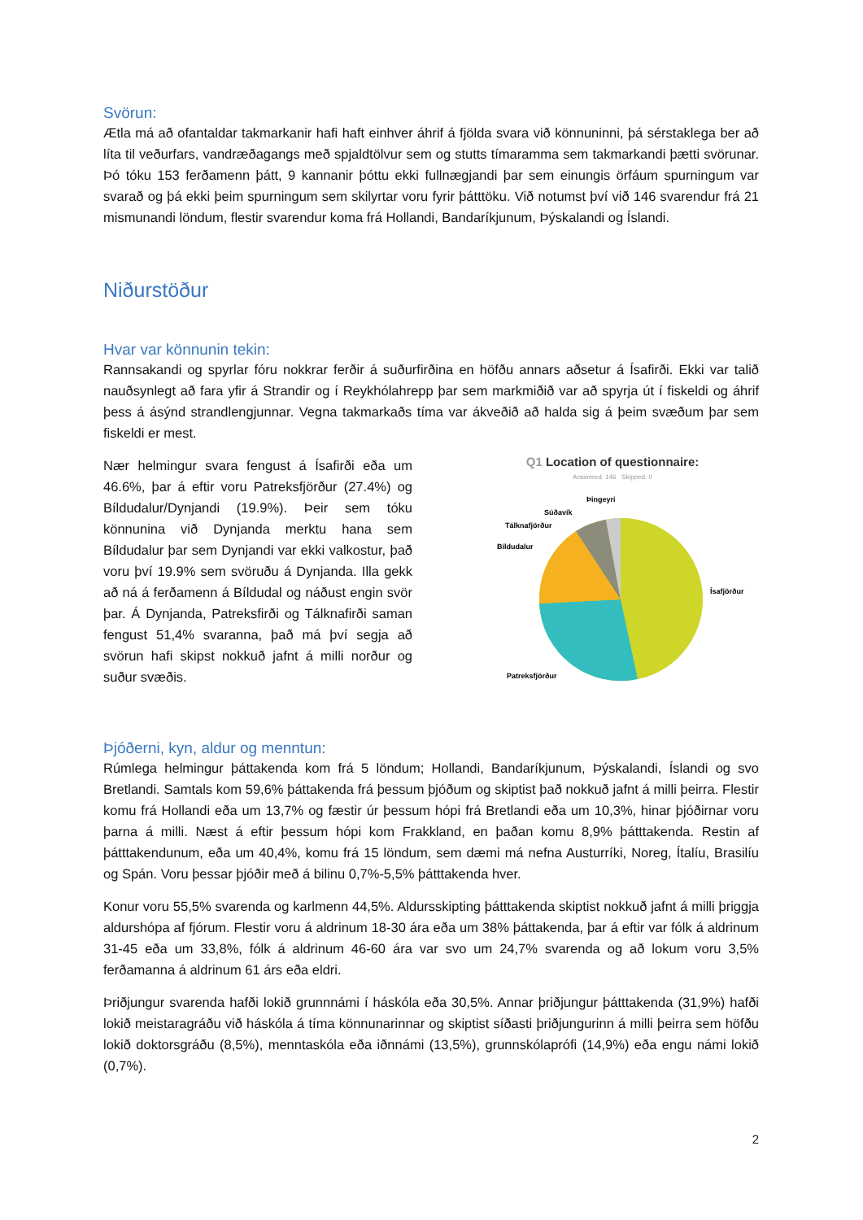Svörun:
Ætla má að ofantaldar takmarkanir hafi haft einhver áhrif á fjölda svara við könnuninni, þá sérstaklega ber að líta til veðurfars, vandræðagangs með spjaldtölvur sem og stutts tímaramma sem takmarkandi þætti svörunar. Þó tóku 153 ferðamenn þátt, 9 kannanir þóttu ekki fullnægjandi þar sem einungis örfáum spurningum var svarað og þá ekki þeim spurningum sem skilyrtar voru fyrir þátttöku. Við notumst því við 146 svarendur frá 21 mismunandi löndum, flestir svarendur koma frá Hollandi, Bandaríkjunum, Þýskalandi og Íslandi.
Niðurstöður
Hvar var könnunin tekin:
Rannsakandi og spyrlar fóru nokkrar ferðir á suðurfirðina en höfðu annars aðsetur á Ísafirði. Ekki var talið nauðsynlegt að fara yfir á Strandir og í Reykhólahrepp þar sem markmiðið var að spyrja út í fiskeldi og áhrif þess á ásýnd strandlengjunnar. Vegna takmarkaðs tíma var ákveðið að halda sig á þeim svæðum þar sem fiskeldi er mest.
Nær helmingur svara fengust á Ísafirði eða um 46.6%, þar á eftir voru Patreksfjörður (27.4%) og Bíldudalur/Dynjandi (19.9%). Þeir sem tóku könnunina við Dynjanda merktu hana sem Bíldudalur þar sem Dynjandi var ekki valkostur, það voru því 19.9% sem svöruðu á Dynjanda. Illa gekk að ná á ferðamenn á Bíldudal og náðust engin svör þar. Á Dynjanda, Patreksfirði og Tálknafirði saman fengust 51,4% svaranna, það má því segja að svörun hafi skipst nokkuð jafnt á milli norður og suður svæðis.
Q1 Location of questionnaire:
Answered: 146 Skipped: 0
Þingeyri
Súðavík
Tálknafjörður
Bíldudalur
Ísafjörður
Patreksfjörður
Þjóðerni, kyn, aldur og menntun:
Rúmlega helmingur þáttakenda kom frá 5 löndum; Hollandi, Bandaríkjunum, Þýskalandi, Íslandi og svo Bretlandi. Samtals kom 59,6% þáttakenda frá þessum þjóðum og skiptist það nokkuð jafnt á milli þeirra. Flestir komu frá Hollandi eða um 13,7% og fæstir úr þessum hópi frá Bretlandi eða um 10,3%, hinar þjóðirnar voru þarna á milli. Næst á eftir þessum hópi kom Frakkland, en þaðan komu 8,9% þátttakenda. Restin af þátttakendunum, eða um 40,4%, komu frá 15 löndum, sem dæmi má nefna Austurríki, Noreg, Ítalíu, Brasilíu og Spán. Voru þessar þjóðir með á bilinu 0,7%-5,5% þátttakenda hver.
Konur voru 55,5% svarenda og karlmenn 44,5%. Aldursskipting þátttakenda skiptist nokkuð jafnt á milli þriggja aldurshópa af fjórum. Flestir voru á aldrinum 18-30 ára eða um 38% þáttakenda, þar á eftir var fólk á aldrinum 31-45 eða um 33,8%, fólk á aldrinum 46-60 ára var svo um 24,7% svarenda og að lokum voru 3,5% ferðamanna á aldrinum 61 árs eða eldri.
Þriðjungur svarenda hafði lokið grunnnámi í háskóla eða 30,5%. Annar þriðjungur þátttakenda (31,9%) hafði lokið meistaragráðu við háskóla á tíma könnunarinnar og skiptist síðasti þriðjungurinn á milli þeirra sem höfðu lokið doktorsgráðu (8,5%), menntaskóla eða iðnnámi (13,5%), grunnskólaprófi (14,9%) eða engu námi lokið (0,7%).
2